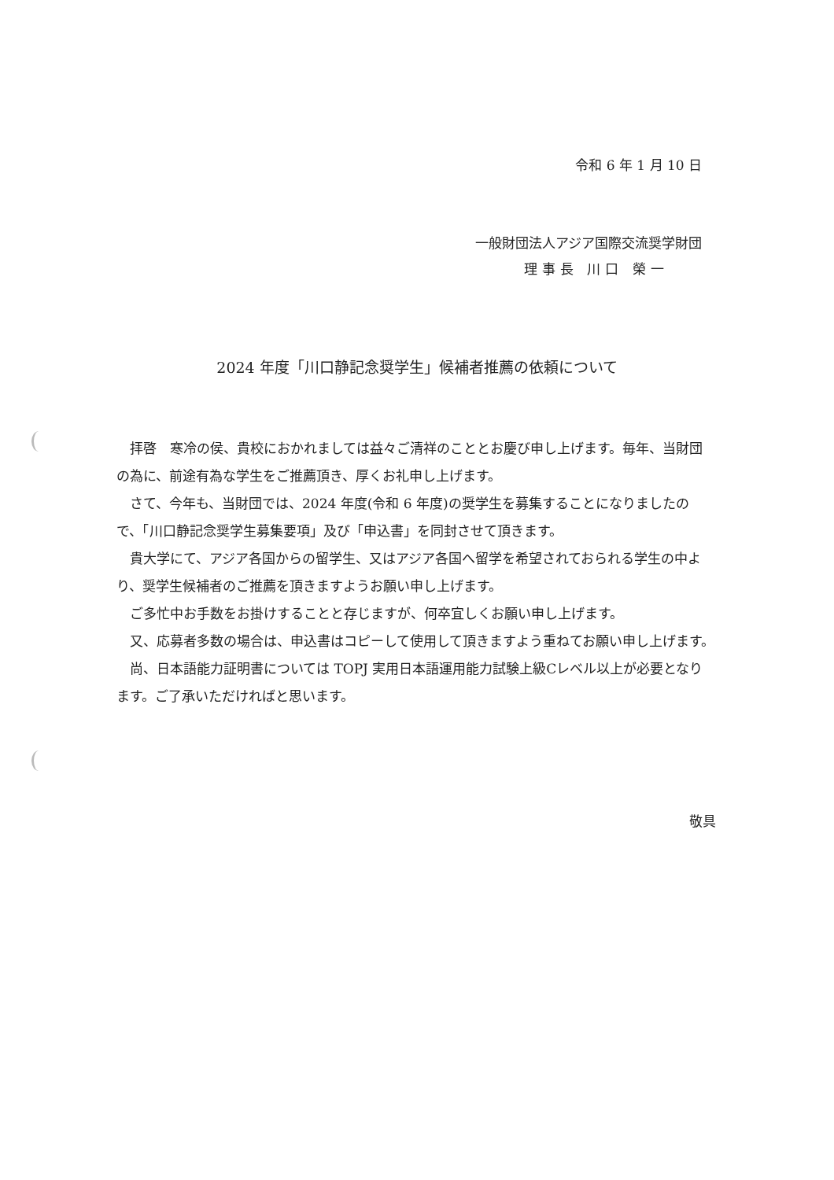令和 6 年 1 月 10 日
一般財団法人アジア国際交流奨学財団
理事長 川口 榮一
2024 年度「川口静記念奨学生」候補者推薦の依頼について
拝啓　寒冷の侯、貴校におかれましては益々ご清祥のこととお慶び申し上げます。毎年、当財団の為に、前途有為な学生をご推薦頂き、厚くお礼申し上げます。
さて、今年も、当財団では、2024 年度(令和 6 年度)の奨学生を募集することになりましたので、「川口静記念奨学生募集要項」及び「申込書」を同封させて頂きます。
貴大学にて、アジア各国からの留学生、又はアジア各国へ留学を希望されておられる学生の中より、奨学生候補者のご推薦を頂きますようお願い申し上げます。
ご多忙中お手数をお掛けすることと存じますが、何卒宜しくお願い申し上げます。
又、応募者多数の場合は、申込書はコピーして使用して頂きますよう重ねてお願い申し上げます。
尚、日本語能力証明書については TOPJ 実用日本語運用能力試験上級Cレベル以上が必要となります。ご了承いただければと思います。
敬具